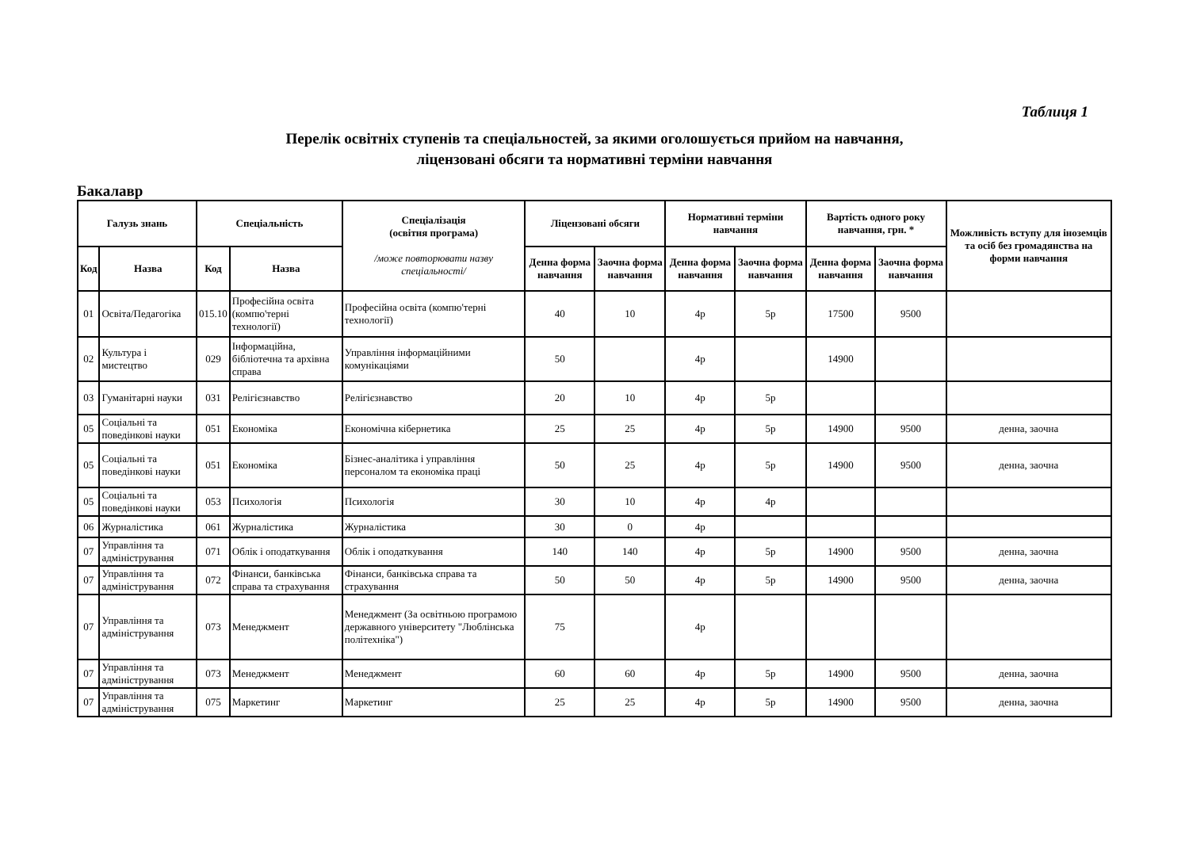Таблиця 1
Перелік освітніх ступенів та спеціальностей, за якими оголошується прийом на навчання,
ліцензовані обсяги та нормативні терміни навчання
Бакалавр
| Галузь знань | | Спеціальність | | Спеціалізація (освітня програма) /може повторювати назву спеціальності/ | Ліцензовані обсяги | | Нормативні терміни навчання | | Вартість одного року навчання, грн. * | | Можливість вступу для іноземців та осіб без громадянства на форми навчання |
| --- | --- | --- | --- | --- | --- | --- | --- | --- | --- | --- | --- |
| Код | Назва | Код | Назва | | Денна форма навчання | Заочна форма навчання | Денна форма навчання | Заочна форма навчання | Денна форма навчання | Заочна форма навчання | |
| 01 | Освіта/Педагогіка | 015.10 | Професійна освіта (компю'терні технології) | Професійна освіта (компю'терні технології) | 40 | 10 | 4р | 5р | 17500 | 9500 | |
| 02 | Культура і мистецтво | 029 | Інформаційна, бібліотечна та архівна справа | Управління інформаційними комунікаціями | 50 | | 4р | | 14900 | | |
| 03 | Гуманітарні науки | 031 | Релігієзнавство | Релігієзнавство | 20 | 10 | 4р | 5р | | | |
| 05 | Соціальні та поведінкові науки | 051 | Економіка | Економічна кібернетика | 25 | 25 | 4р | 5р | 14900 | 9500 | денна, заочна |
| 05 | Соціальні та поведінкові науки | 051 | Економіка | Бізнес-аналітика і управління персоналом та економіка праці | 50 | 25 | 4р | 5р | 14900 | 9500 | денна, заочна |
| 05 | Соціальні та поведінкові науки | 053 | Психологія | Психологія | 30 | 10 | 4р | 4р | | | |
| 06 | Журналістика | 061 | Журналістика | Журналістика | 30 | 0 | 4р | | | | |
| 07 | Управління та адміністрування | 071 | Облік і оподаткування | Облік і оподаткування | 140 | 140 | 4р | 5р | 14900 | 9500 | денна, заочна |
| 07 | Управління та адміністрування | 072 | Фінанси, банківська справа та страхування | Фінанси, банківська справа та страхування | 50 | 50 | 4р | 5р | 14900 | 9500 | денна, заочна |
| 07 | Управління та адміністрування | 073 | Менеджмент | Менеджмент (За освітньою програмою державного університету "Люблінська політехніка") | 75 | | 4р | | | | |
| 07 | Управління та адміністрування | 073 | Менеджмент | Менеджмент | 60 | 60 | 4р | 5р | 14900 | 9500 | денна, заочна |
| 07 | Управління та адміністрування | 075 | Маркетинг | Маркетинг | 25 | 25 | 4р | 5р | 14900 | 9500 | денна, заочна |